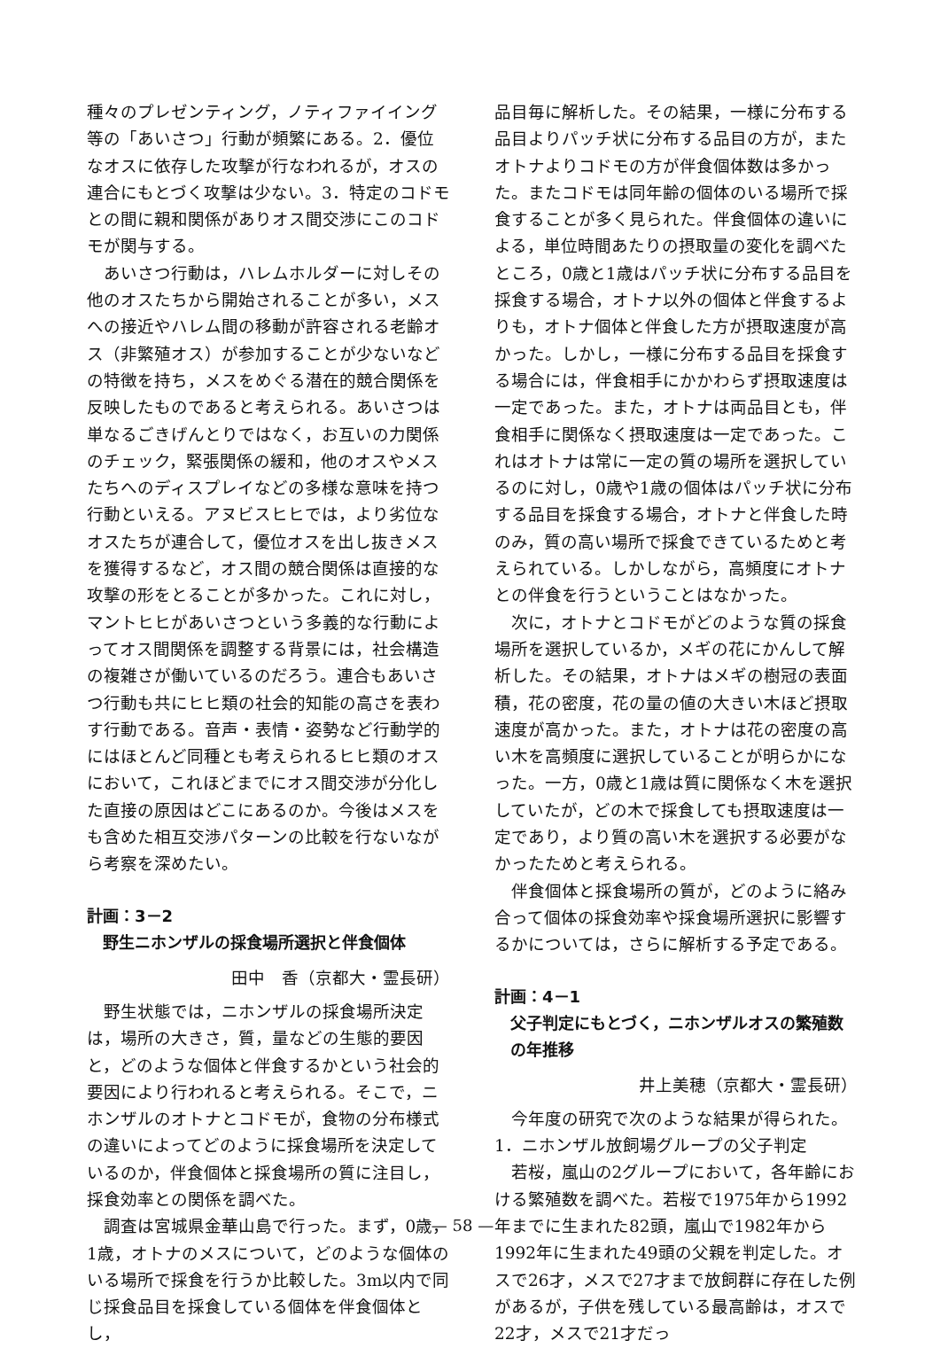種々のプレゼンティング，ノティファイイング等の「あいさつ」行動が頻繁にある。2．優位なオスに依存した攻撃が行なわれるが，オスの連合にもとづく攻撃は少ない。3．特定のコドモとの間に親和関係がありオス間交渉にこのコドモが関与する。
あいさつ行動は，ハレムホルダーに対しその他のオスたちから開始されることが多い，メスへの接近やハレム間の移動が許容される老齢オス（非繁殖オス）が参加することが少ないなどの特徴を持ち，メスをめぐる潜在的競合関係を反映したものであると考えられる。あいさつは単なるごきげんとりではなく，お互いの力関係のチェック，緊張関係の緩和，他のオスやメスたちへのディスプレイなどの多様な意味を持つ行動といえる。アヌビスヒヒでは，より劣位なオスたちが連合して，優位オスを出し抜きメスを獲得するなど，オス間の競合関係は直接的な攻撃の形をとることが多かった。これに対し，マントヒヒがあいさつという多義的な行動によってオス間関係を調整する背景には，社会構造の複雑さが働いているのだろう。連合もあいさつ行動も共にヒヒ類の社会的知能の高さを表わす行動である。音声・表情・姿勢など行動学的にはほとんど同種とも考えられるヒヒ類のオスにおいて，これほどまでにオス間交渉が分化した直接の原因はどこにあるのか。今後はメスをも含めた相互交渉パターンの比較を行ないながら考察を深めたい。
計画：3－2
野生ニホンザルの採食場所選択と伴食個体
田中　香（京都大・霊長研）
野生状態では，ニホンザルの採食場所決定は，場所の大きさ，質，量などの生態的要因と，どのような個体と伴食するかという社会的要因により行われると考えられる。そこで，ニホンザルのオトナとコドモが，食物の分布様式の違いによってどのように採食場所を決定しているのか，伴食個体と採食場所の質に注目し，採食効率との関係を調べた。
調査は宮城県金華山島で行った。まず，0歳，1歳，オトナのメスについて，どのような個体のいる場所で採食を行うか比較した。3m以内で同じ採食品目を採食している個体を伴食個体とし，
品目毎に解析した。その結果，一様に分布する品目よりパッチ状に分布する品目の方が，またオトナよりコドモの方が伴食個体数は多かった。またコドモは同年齢の個体のいる場所で採食することが多く見られた。伴食個体の違いによる，単位時間あたりの摂取量の変化を調べたところ，0歳と1歳はパッチ状に分布する品目を採食する場合，オトナ以外の個体と伴食するよりも，オトナ個体と伴食した方が摂取速度が高かった。しかし，一様に分布する品目を採食する場合には，伴食相手にかかわらず摂取速度は一定であった。また，オトナは両品目とも，伴食相手に関係なく摂取速度は一定であった。これはオトナは常に一定の質の場所を選択しているのに対し，0歳や1歳の個体はパッチ状に分布する品目を採食する場合，オトナと伴食した時のみ，質の高い場所で採食できているためと考えられている。しかしながら，高頻度にオトナとの伴食を行うということはなかった。
次に，オトナとコドモがどのような質の採食場所を選択しているか，メギの花にかんして解析した。その結果，オトナはメギの樹冠の表面積，花の密度，花の量の値の大きい木ほど摂取速度が高かった。また，オトナは花の密度の高い木を高頻度に選択していることが明らかになった。一方，0歳と1歳は質に関係なく木を選択していたが，どの木で採食しても摂取速度は一定であり，より質の高い木を選択する必要がなかったためと考えられる。
伴食個体と採食場所の質が，どのように絡み合って個体の採食効率や採食場所選択に影響するかについては，さらに解析する予定である。
計画：4－1
父子判定にもとづく，ニホンザルオスの繁殖数の年推移
井上美穂（京都大・霊長研）
今年度の研究で次のような結果が得られた。
1．ニホンザル放飼場グループの父子判定
若桜，嵐山の2グループにおいて，各年齢における繁殖数を調べた。若桜で1975年から1992年までに生まれた82頭，嵐山で1982年から1992年に生まれた49頭の父親を判定した。オスで26才，メスで27才まで放飼群に存在した例があるが，子供を残している最高齢は，オスで22才，メスで21才だっ
— 58 —